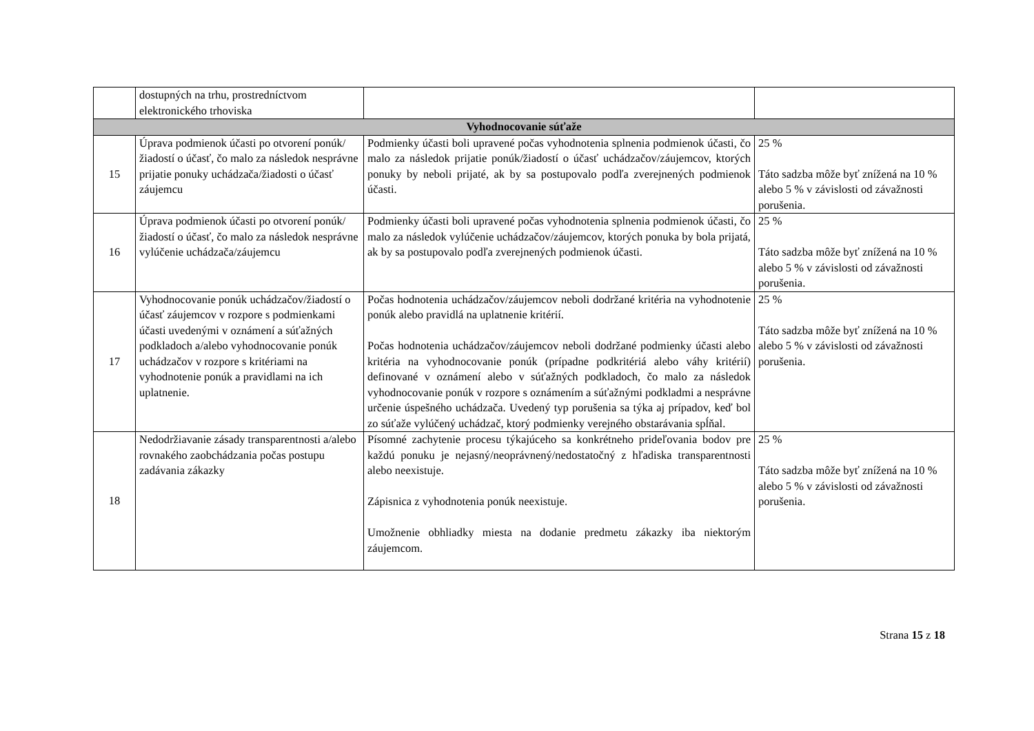| | dostupných na trhu, prostredníctvom elektronického trhoviska | | |
| Vyhodnocovanie súťaže | | | |
| 15 | Úprava podmienok účasti po otvorení ponúk/žiadostí o účasť, čo malo za následok nesprávne prijatie ponuky uchádzača/žiadosti o účasť záujemcu | Podmienky účasti boli upravené počas vyhodnotenia splnenia podmienok účasti, čo malo za následok prijatie ponúk/žiadostí o účasť uchádzačov/záujemcov, ktorých ponuky by neboli prijaté, ak by sa postupovalo podľa zverejnených podmienok účasti. | 25 % Táto sadzba môže byť znížená na 10 % alebo 5 % v závislosti od závažnosti porušenia. |
| 16 | Úprava podmienok účasti po otvorení ponúk/žiadostí o účasť, čo malo za následok nesprávne vylúčenie uchádzača/záujemcu | Podmienky účasti boli upravené počas vyhodnotenia splnenia podmienok účasti, čo malo za následok vylúčenie uchádzačov/záujemcov, ktorých ponuka by bola prijatá, ak by sa postupovalo podľa zverejnených podmienok účasti. | 25 % Táto sadzba môže byť znížená na 10 % alebo 5 % v závislosti od závažnosti porušenia. |
| 17 | Vyhodnocovanie ponúk uchádzačov/žiadostí o účasť záujemcov v rozpore s podmienkami účasti uvedenými v oznámení a súťažných podkladoch a/alebo vyhodnocovanie ponúk uchádzačov v rozpore s kritériami na vyhodnotenie ponúk a pravidlami na ich uplatnenie. | Počas hodnotenia uchádzačov/záujemcov neboli dodržané kritéria na vyhodnotenie ponúk alebo pravidlá na uplatnenie kritérií. Počas hodnotenia uchádzačov/záujemcov neboli dodržané podmienky účasti alebo kritéria na vyhodnocovanie ponúk (prípadne podkritériá alebo váhy kritérií) definované v oznámení alebo v súťažných podkladoch, čo malo za následok vyhodnocovanie ponúk v rozpore s oznámením a súťažnými podkladmi a nesprávne určenie úspešného uchádzača. Uvedený typ porušenia sa týka aj prípadov, keď bol zo súťaže vylúčený uchádzač, ktorý podmienky verejného obstarávania spĺňal. | 25 % Táto sadzba môže byť znížená na 10 % alebo 5 % v závislosti od závažnosti porušenia. |
| 18 | Nedodržiavanie zásady transparentnosti a/alebo rovnakého zaobchádzania počas postupu zadávania zákazky | Písomné zachytenie procesu týkajúceho sa konkrétneho prideľovania bodov pre každú ponuku je nejasný/neoprávnený/nedostatočný z hľadiska transparentnosti alebo neexistuje. Zápisnica z vyhodnotenia ponúk neexistuje. Umožnenie obhliadky miesta na dodanie predmetu zákazky iba niektorým záujemcom. | 25 % Táto sadzba môže byť znížená na 10 % alebo 5 % v závislosti od závažnosti porušenia. |
Strana 15 z 18